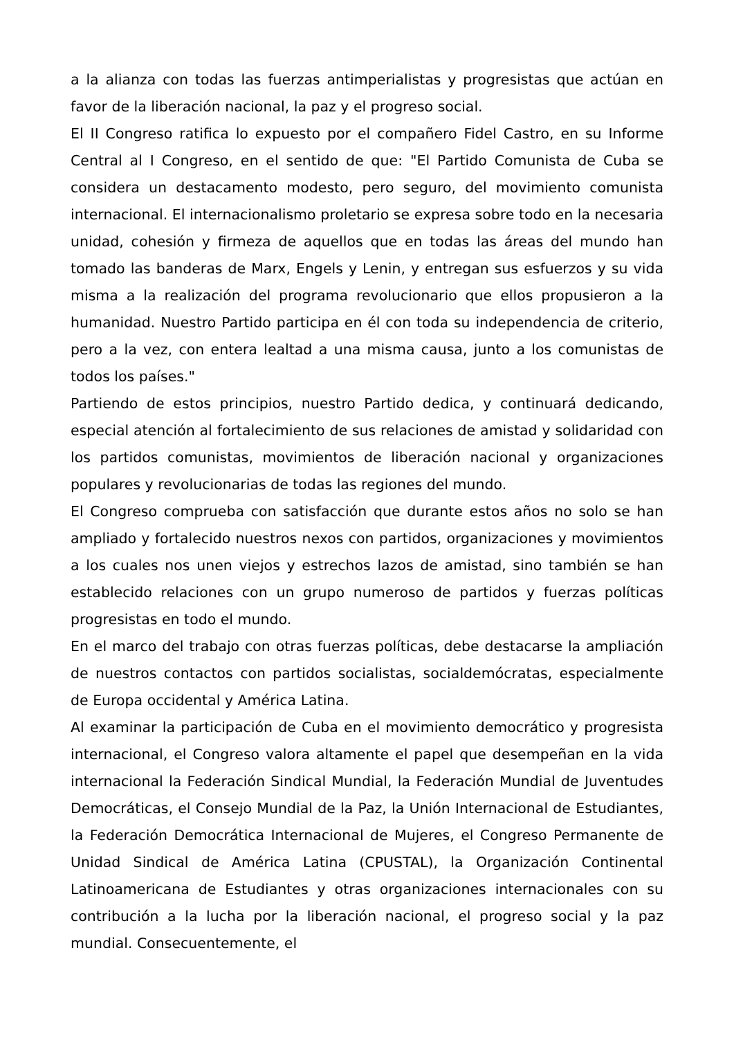a la alianza con todas las fuerzas antimperialistas y progresistas que actúan en favor de la liberación nacional, la paz y el progreso social.
El II Congreso ratifica lo expuesto por el compañero Fidel Castro, en su Informe Central al I Congreso, en el sentido de que: "El Partido Comunista de Cuba se considera un destacamento modesto, pero seguro, del movimiento comunista internacional. El internacionalismo proletario se expresa sobre todo en la necesaria unidad, cohesión y firmeza de aquellos que en todas las áreas del mundo han tomado las banderas de Marx, Engels y Lenin, y entregan sus esfuerzos y su vida misma a la realización del programa revolucionario que ellos propusieron a la humanidad. Nuestro Partido participa en él con toda su independencia de criterio, pero a la vez, con entera lealtad a una misma causa, junto a los comunistas de todos los países."
Partiendo de estos principios, nuestro Partido dedica, y continuará dedicando, especial atención al fortalecimiento de sus relaciones de amistad y solidaridad con los partidos comunistas, movimientos de liberación nacional y organizaciones populares y revolucionarias de todas las regiones del mundo.
El Congreso comprueba con satisfacción que durante estos años no solo se han ampliado y fortalecido nuestros nexos con partidos, organizaciones y movimientos a los cuales nos unen viejos y estrechos lazos de amistad, sino también se han establecido relaciones con un grupo numeroso de partidos y fuerzas políticas progresistas en todo el mundo.
En el marco del trabajo con otras fuerzas políticas, debe destacarse la ampliación de nuestros contactos con partidos socialistas, socialdemócratas, especialmente de Europa occidental y América Latina.
Al examinar la participación de Cuba en el movimiento democrático y progresista internacional, el Congreso valora altamente el papel que desempeñan en la vida internacional la Federación Sindical Mundial, la Federación Mundial de Juventudes Democráticas, el Consejo Mundial de la Paz, la Unión Internacional de Estudiantes, la Federación Democrática Internacional de Mujeres, el Congreso Permanente de Unidad Sindical de América Latina (CPUSTAL), la Organización Continental Latinoamericana de Estudiantes y otras organizaciones internacionales con su contribución a la lucha por la liberación nacional, el progreso social y la paz mundial. Consecuentemente, el